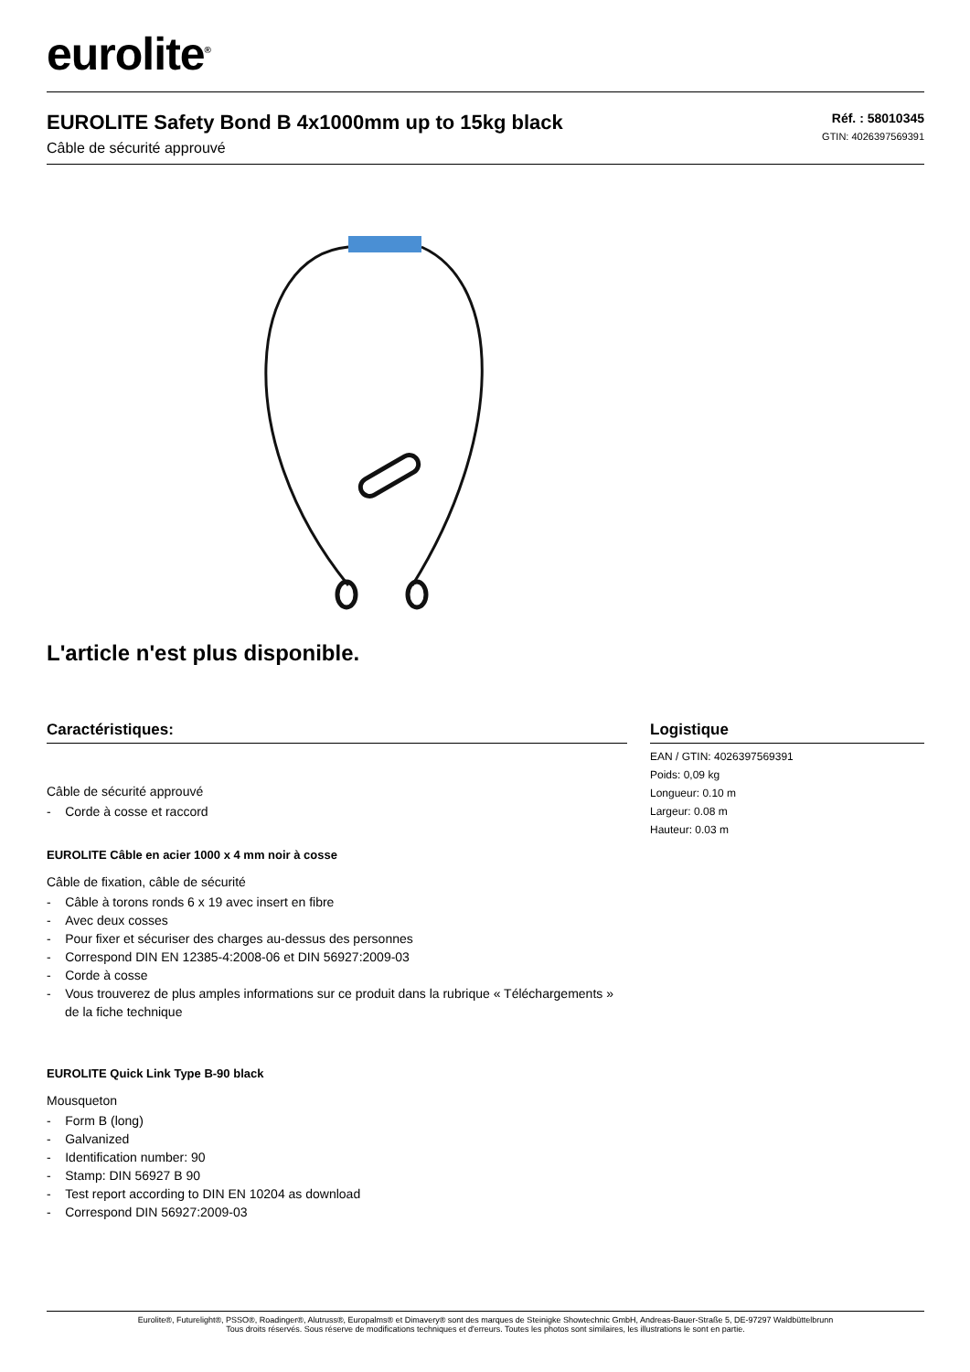eurolite<sup>®</sup>
EUROLITE Safety Bond B 4x1000mm up to 15kg black
Câble de sécurité approuvé
Réf. : 58010345
GTIN: 4026397569391
L'article n'est plus disponible.
Caractéristiques:
Câble de sécurité approuvé
- Corde à cosse et raccord
EUROLITE Câble en acier 1000 x 4 mm noir à cosse
Câble de fixation, câble de sécurité
- Câble à torons ronds 6 x 19 avec insert en fibre
- Avec deux cosses
- Pour fixer et sécuriser des charges au-dessus des personnes
- Correspond DIN EN 12385-4:2008-06 et DIN 56927:2009-03
- Corde à cosse
- Vous trouverez de plus amples informations sur ce produit dans la rubrique « Téléchargements » de la fiche technique
EUROLITE Quick Link Type B-90 black
Mousqueton
- Form B (long)
- Galvanized
- Identification number: 90
- Stamp: DIN 56927 B 90
- Test report according to DIN EN 10204 as download
- Correspond DIN 56927:2009-03
Logistique
EAN / GTIN: 4026397569391
Poids: 0,09 kg
Longueur: 0.10 m
Largeur: 0.08 m
Hauteur: 0.03 m
Eurolite®, Futurelight®, PSSO®, Roadinger®, Alutruss®, Europalms® et Dimavery® sont des marques de Steinigke Showtechnic GmbH, Andreas-Bauer-Straße 5, DE-97297 Waldbüttelbrunn
Tous droits réservés. Sous réserve de modifications techniques et d'erreurs. Toutes les photos sont similaires, les illustrations le sont en partie.